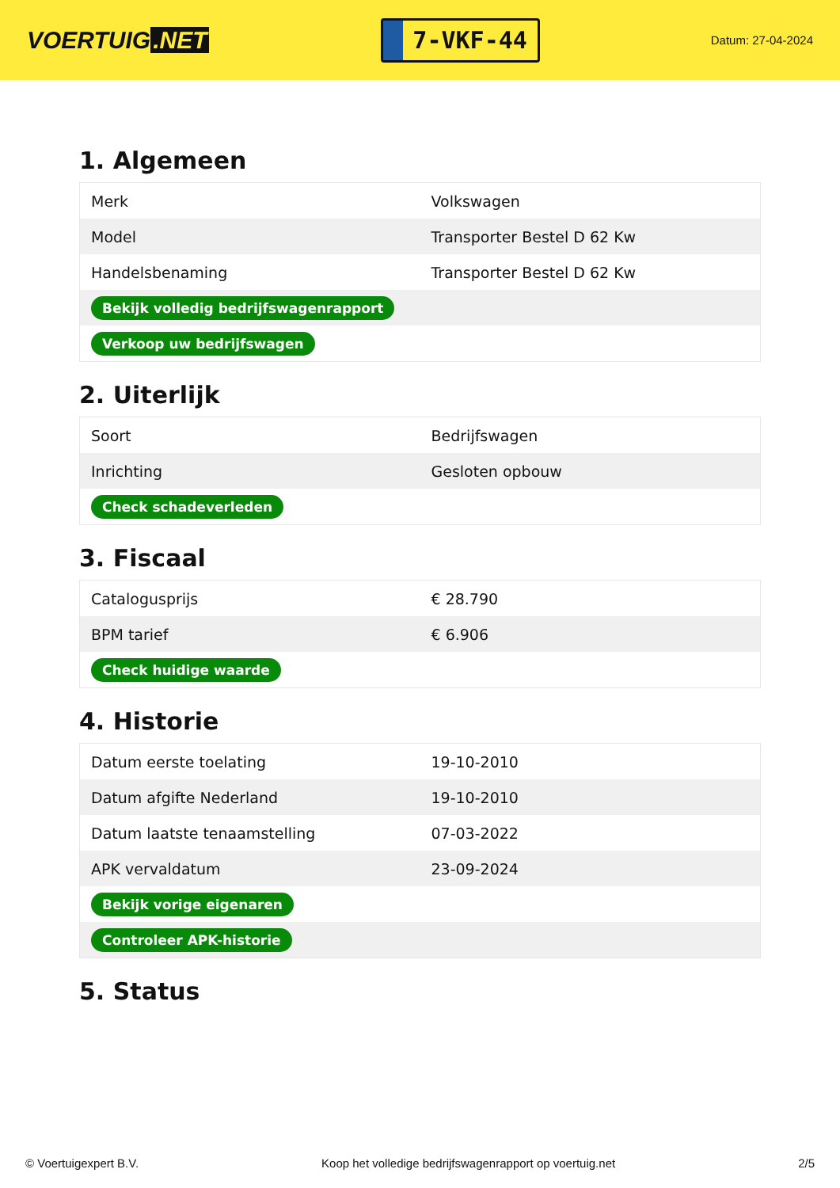VOERTUIG.NET
7-VKF-44
Datum: 27-04-2024
1. Algemeen
| Merk | Volkswagen |
| Model | Transporter Bestel D 62 Kw |
| Handelsbenaming | Transporter Bestel D 62 Kw |
| Bekijk volledig bedrijfswagenrapport | |
| Verkoop uw bedrijfswagen | |
2. Uiterlijk
| Soort | Bedrijfswagen |
| Inrichting | Gesloten opbouw |
| Check schadeverleden | |
3. Fiscaal
| Catalogusprijs | € 28.790 |
| BPM tarief | € 6.906 |
| Check huidige waarde | |
4. Historie
| Datum eerste toelating | 19-10-2010 |
| Datum afgifte Nederland | 19-10-2010 |
| Datum laatste tenaamstelling | 07-03-2022 |
| APK vervaldatum | 23-09-2024 |
| Bekijk vorige eigenaren | |
| Controleer APK-historie | |
5. Status
© Voertuigexpert B.V. Koop het volledige bedrijfswagenrapport op voertuig.net 2/5